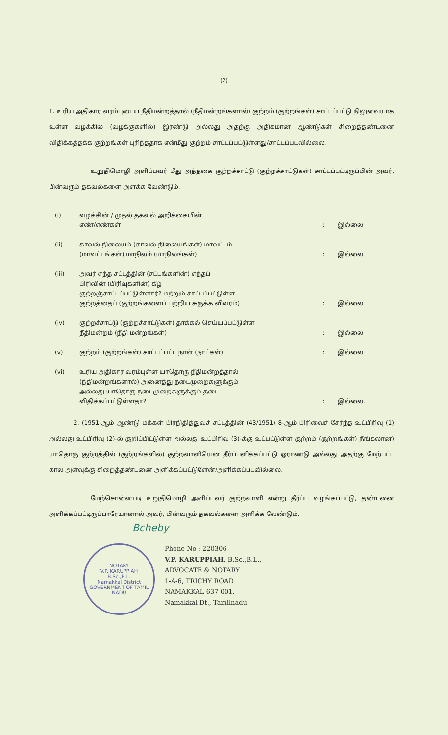(2)
1. உரிய அதிகார வரம்புடைய நீதிமன்றத்தால் (நீதிமன்றங்களால்) குற்றம் (குற்றங்கள்) சாட்டப்பட்டு நிலுவையாக உள்ள வழக்கில் (வழக்குகளில்) இரண்டு அல்லது அதற்கு அதிகமான ஆண்டுகள் சிறைத்தண்டனை விதிக்கத்தக்க குற்றங்கள் புரிந்ததாக என்மீது குற்றம் சாட்டப்பட்டுள்ளது/சாட்டப்படவில்லை.
உறுதிமொழி அளிப்பவர் மீது அத்தகை குற்றச்சாட்டு (குற்றச்சாட்டுகள்) சாட்டப்பட்டிருப்பின் அவர், பின்வரும் தகவல்களை அளக்க வேண்டும்.
| (i) | வழக்கின் / முதல் தகவல் அறிக்கையின் எண்/எண்கள் | : | இல்லை |
| (ii) | காவல் நிலையம் (காவல் நிலையங்கள்) மாவட்டம் (மாவட்டங்கள்) மாநிலம் (மாநிலங்கள்) | : | இல்லை |
| (iii) | அவர் எந்த சட்டத்தின் (சட்டங்களின்) எந்தப் பிரிவின் (பிரிவுகளின்) கீழ் குற்றஞ்சாட்டப்பட்டுள்ளார்? மற்றும் சாட்டப்பட்டுள்ள குற்றத்தைப் (குற்றங்களைப் பற்றிய சுருக்க விவரம்) | : | இல்லை |
| (iv) | குற்றச்சாட்டு (குற்றச்சாட்டுகள்) தாக்கல் செய்யப்பட்டுள்ள நீதிமன்றம் (நீதி மன்றங்கள்) | : | இல்லை |
| (v) | குற்றம் (குற்றங்கள்) சாட்டப்பட்ட நாள் (நாட்கள்) | : | இல்லை |
| (vi) | உரிய அதிகார வரம்புள்ள யாதொரு நீதிமன்றத்தால் (நீதிமன்றங்களால்) அனைத்து நடைமுறைகளுக்கும் அல்லது யாதொரு நடைமுறைகளுக்கும் தடை விதிக்கப்பட்டுள்ளதா? | : | இல்லை. |
2. (1951-ஆம் ஆண்டு மக்கள் பிரநிதித்துவச் சட்டத்தின் (43/1951) 8-ஆம் பிரிவைச் சேர்ந்த உட்பிரிவு (1) அல்லது உட்பிரிவு (2)-ல் குறிப்பிட்டுள்ள அல்லது உட்பிரிவு (3)-க்கு உட்பட்டுள்ள குற்றம் (குற்றங்கள்) நீங்கலான) யாதொரு குற்றத்தில் (குற்றங்களில்) குற்றவாளியென தீர்ப்பளிக்கப்பட்டு ஓராண்டு அல்லது அதற்கு மேற்பட்ட கால அளவுக்கு சிறைத்தண்டனை அளிக்கப்பட்டுளேன்/அளிக்கப்படவில்லை.
மேற்சொன்னபடி உறுதிமொழி அளிப்பவர் குற்றவாளி என்று தீர்ப்பு வழங்கப்பட்டு, தண்டனை அளிக்கப்பட்டிருப்பாரேயானால் அவர், பின்வரும் தகவல்களை அளிக்க வேண்டும்.
Bcheby
NOTARY
V.P. KARUPPIAH
B.Sc.,B.L.
Namakkal District
GOVERNMENT OF TAMIL NADU
Phone No : 220306
V.P. KARUPPIAH, B.Sc.,B.L.,
ADVOCATE & NOTARY
1-A-6, TRICHY ROAD
NAMAKKAL-637 001.
Namakkal Dt., Tamilnadu